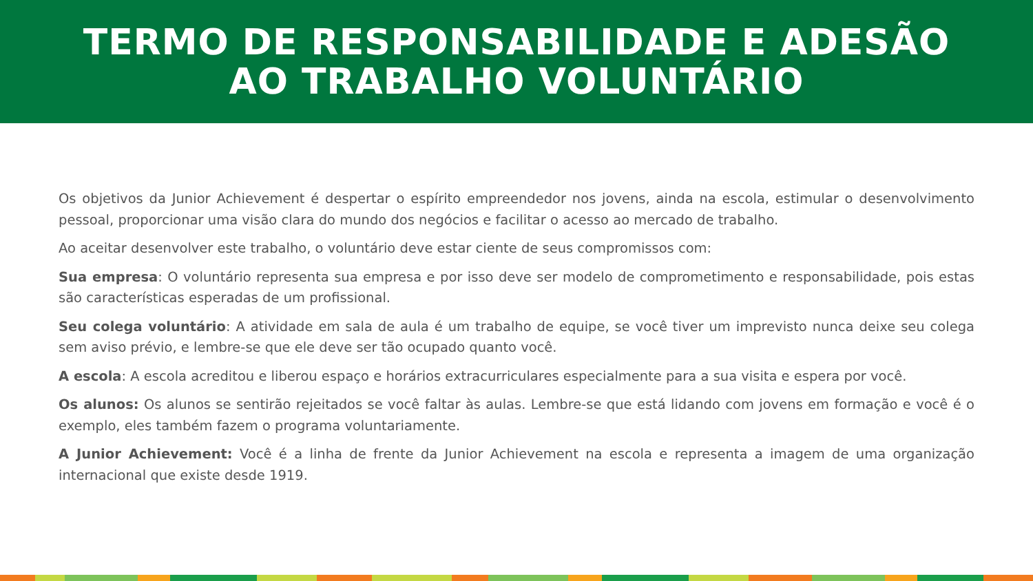TERMO DE RESPONSABILIDADE E ADESÃO
AO TRABALHO VOLUNTÁRIO
Os objetivos da Junior Achievement é despertar o espírito empreendedor nos jovens, ainda na escola, estimular o desenvolvimento pessoal, proporcionar uma visão clara do mundo dos negócios e facilitar o acesso ao mercado de trabalho.
Ao aceitar desenvolver este trabalho, o voluntário deve estar ciente de seus compromissos com:
Sua empresa: O voluntário representa sua empresa e por isso deve ser modelo de comprometimento e responsabilidade, pois estas são características esperadas de um profissional.
Seu colega voluntário: A atividade em sala de aula é um trabalho de equipe, se você tiver um imprevisto nunca deixe seu colega sem aviso prévio, e lembre-se que ele deve ser tão ocupado quanto você.
A escola: A escola acreditou e liberou espaço e horários extracurriculares especialmente para a sua visita e espera por você.
Os alunos: Os alunos se sentirão rejeitados se você faltar às aulas. Lembre-se que está lidando com jovens em formação e você é o exemplo, eles também fazem o programa voluntariamente.
A Junior Achievement: Você é a linha de frente da Junior Achievement na escola e representa a imagem de uma organização internacional que existe desde 1919.